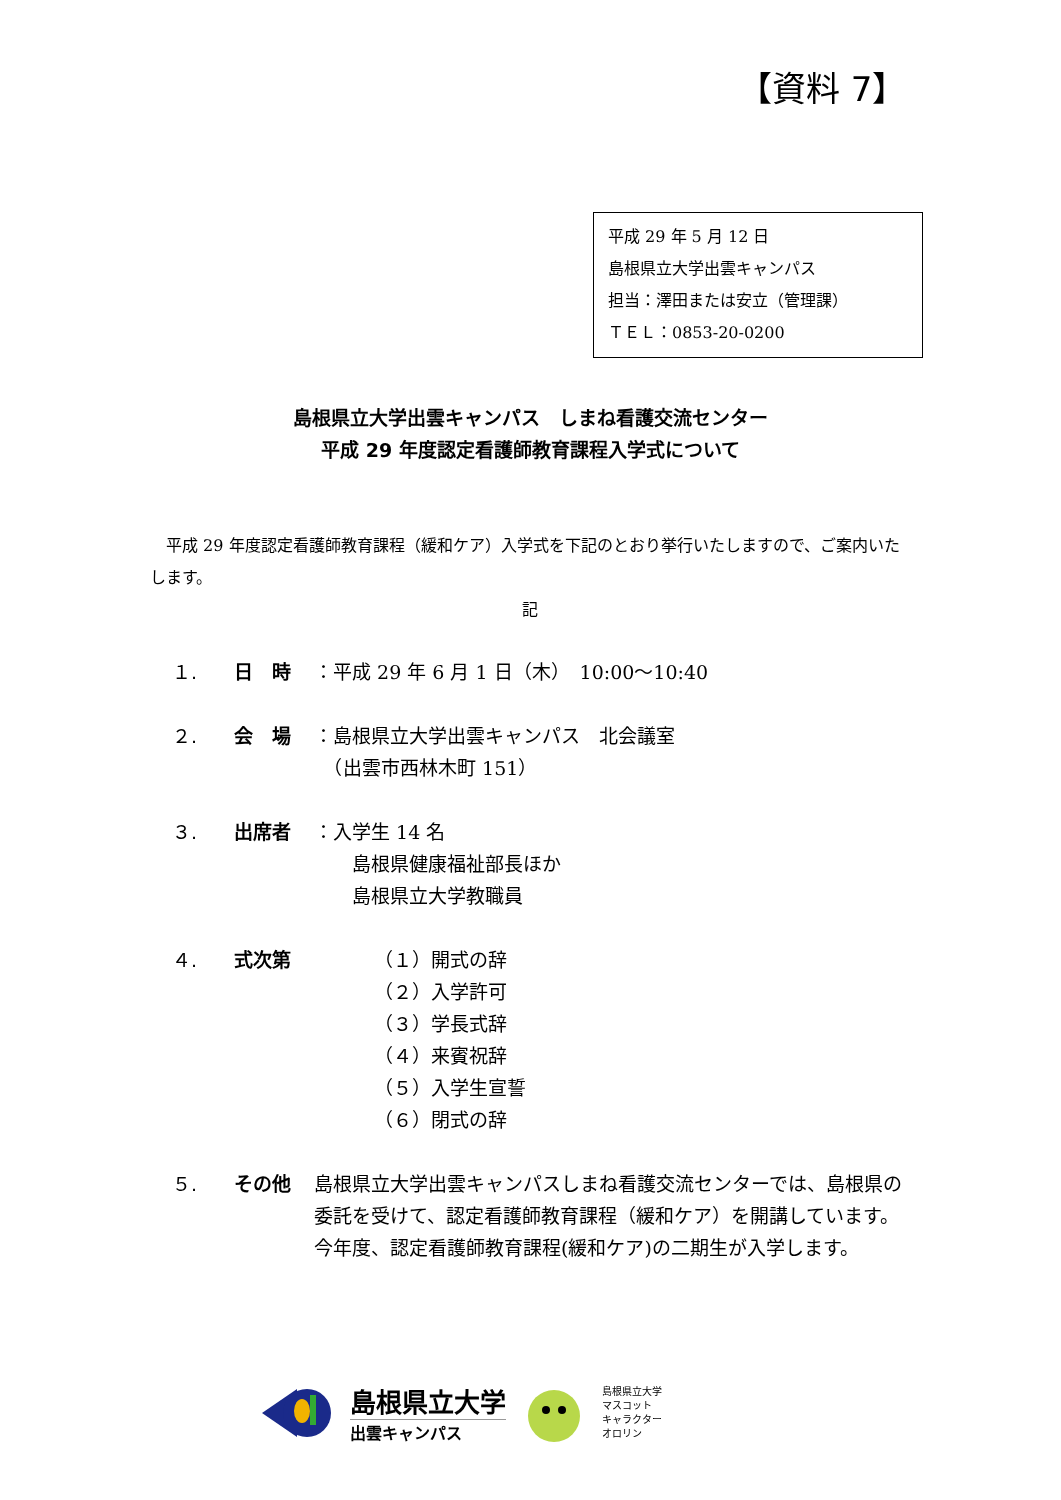【資料 7】
平成 29 年 5 月 12 日
島根県立大学出雲キャンパス
担当：澤田または安立（管理課）
ＴＥＬ：0853-20-0200
島根県立大学出雲キャンパス　しまね看護交流センター
平成 29 年度認定看護師教育課程入学式について
　平成 29 年度認定看護師教育課程（緩和ケア）入学式を下記のとおり挙行いたしますので、ご案内いたします。
記
１. 日　時 ：平成 29 年 6 月 1 日（木）　10:00～10:40
２. 会　場 ：島根県立大学出雲キャンパス　北会議室
　（出雲市西林木町 151）
３. 出席者 ：入学生 14 名
　　島根県健康福祉部長ほか
　　島根県立大学教職員
４. 式次第 （１）開式の辞
（２）入学許可
（３）学長式辞
（４）来賓祝辞
（５）入学生宣誓
（６）閉式の辞
５. その他 島根県立大学出雲キャンパスしまね看護交流センターでは、島根県の委託を受けて、認定看護師教育課程（緩和ケア）を開講しています。
今年度、認定看護師教育課程(緩和ケア)の二期生が入学します。
島根県立大学
出雲キャンパス
島根県立大学
マスコット
キャラクター
オロリン